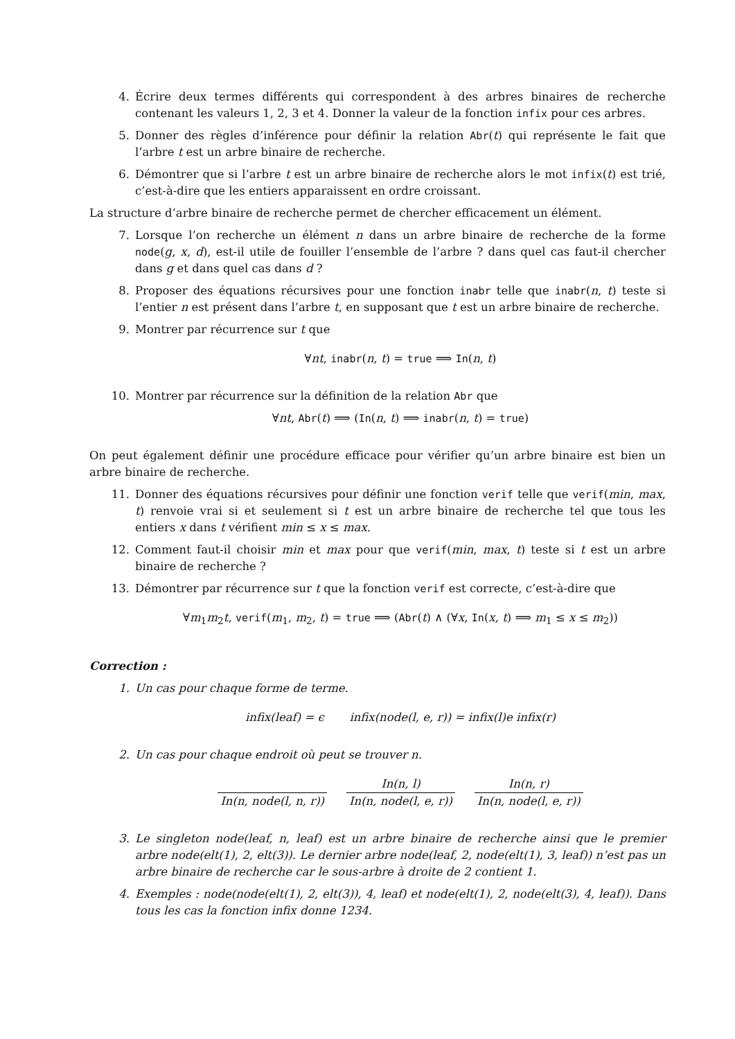4. Écrire deux termes différents qui correspondent à des arbres binaires de recherche contenant les valeurs 1, 2, 3 et 4. Donner la valeur de la fonction infix pour ces arbres.
5. Donner des règles d’inférence pour définir la relation Abr(t) qui représente le fait que l’arbre t est un arbre binaire de recherche.
6. Démontrer que si l’arbre t est un arbre binaire de recherche alors le mot infix(t) est trié, c’est-à-dire que les entiers apparaissent en ordre croissant.
La structure d’arbre binaire de recherche permet de chercher efficacement un élément.
7. Lorsque l’on recherche un élément n dans un arbre binaire de recherche de la forme node(g, x, d), est-il utile de fouiller l’ensemble de l’arbre ? dans quel cas faut-il chercher dans g et dans quel cas dans d ?
8. Proposer des équations récursives pour une fonction inabr telle que inabr(n, t) teste si l’entier n est présent dans l’arbre t, en supposant que t est un arbre binaire de recherche.
9. Montrer par récurrence sur t que
∀nt, inabr(n, t) = true ⟹ In(n, t)
10. Montrer par récurrence sur la définition de la relation Abr que
∀nt, Abr(t) ⟹ (In(n, t) ⟹ inabr(n, t) = true)
On peut également définir une procédure efficace pour vérifier qu’un arbre binaire est bien un arbre binaire de recherche.
11. Donner des équations récursives pour définir une fonction verif telle que verif(min, max, t) renvoie vrai si et seulement si t est un arbre binaire de recherche tel que tous les entiers x dans t vérifient min ≤ x ≤ max.
12. Comment faut-il choisir min et max pour que verif(min, max, t) teste si t est un arbre binaire de recherche ?
13. Démontrer par récurrence sur t que la fonction verif est correcte, c’est-à-dire que
∀m<sub>1</sub>m<sub>2</sub>t, verif(m<sub>1</sub>, m<sub>2</sub>, t) = true ⟹ (Abr(t) ∧ (∀x, In(x, t) ⟹ m<sub>1</sub> ≤ x ≤ m<sub>2</sub>))
Correction :
1. Un cas pour chaque forme de terme.
infix(leaf) = ϵ infix(node(l, e, r)) = infix(l)e infix(r)
2. Un cas pour chaque endroit où peut se trouver n.
In(n, node(l, n, r)) In(n, l) In(n, node(l, e, r)) In(n, r) In(n, node(l, e, r))
3. Le singleton node(leaf, n, leaf) est un arbre binaire de recherche ainsi que le premier arbre node(elt(1), 2, elt(3)). Le dernier arbre node(leaf, 2, node(elt(1), 3, leaf)) n’est pas un arbre binaire de recherche car le sous-arbre à droite de 2 contient 1.
4. Exemples : node(node(elt(1), 2, elt(3)), 4, leaf) et node(elt(1), 2, node(elt(3), 4, leaf)). Dans tous les cas la fonction infix donne 1234.